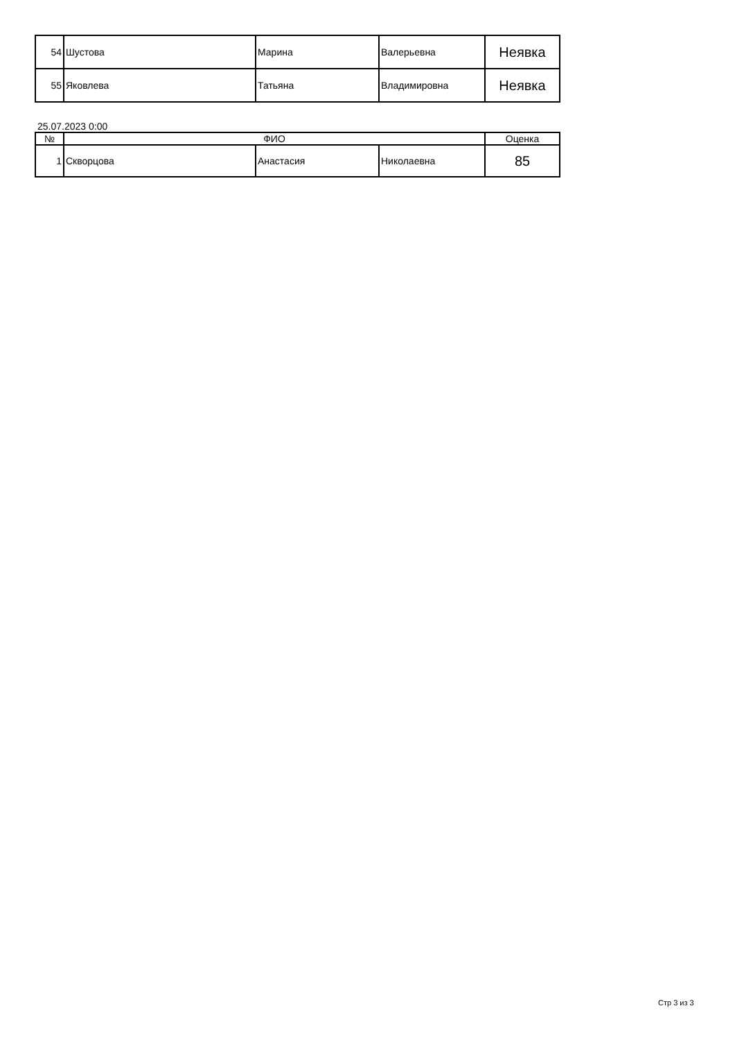| 54 | Шустова | Марина | Валерьевна | Неявка |
| 55 | Яковлева | Татьяна | Владимировна | Неявка |
25.07.2023 0:00
| № | ФИО | | | Оценка |
| --- | --- | --- | --- | --- |
| 1 | Скворцова | Анастасия | Николаевна | 85 |
Стр 3 из 3